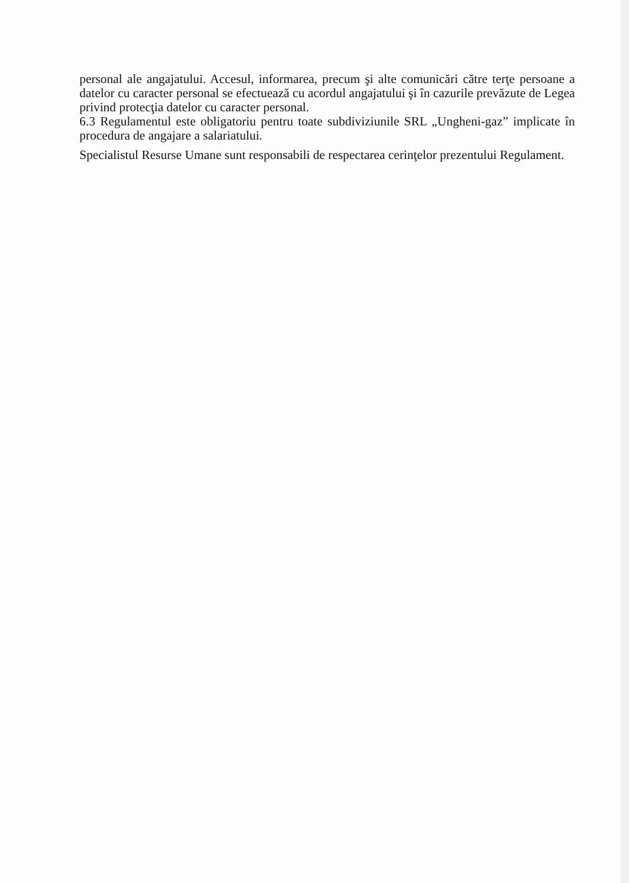personal ale angajatului. Accesul, informarea, precum şi alte comunicări către terţe persoane a datelor cu caracter personal se efectuează cu acordul angajatului şi în cazurile prevăzute de Legea privind protecţia datelor cu caracter personal.
6.3 Regulamentul este obligatoriu pentru toate subdiviziunile SRL „Ungheni-gaz” implicate în procedura de angajare a salariatului.
Specialistul Resurse Umane sunt responsabili de respectarea cerinţelor prezentului Regulament.